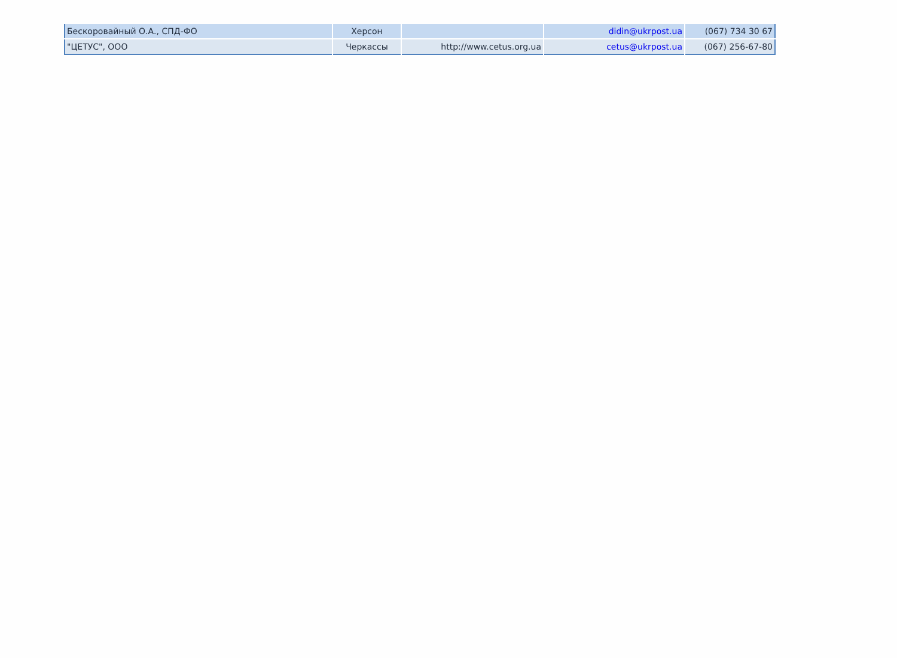| Бескоровайный О.А., СПД-ФО | Херсон | | didin@ukrpost.ua | (067) 734 30 67 |
| "ЦЕТУС", ООО | Черкассы | http://www.cetus.org.ua | cetus@ukrpost.ua | (067) 256-67-80 |